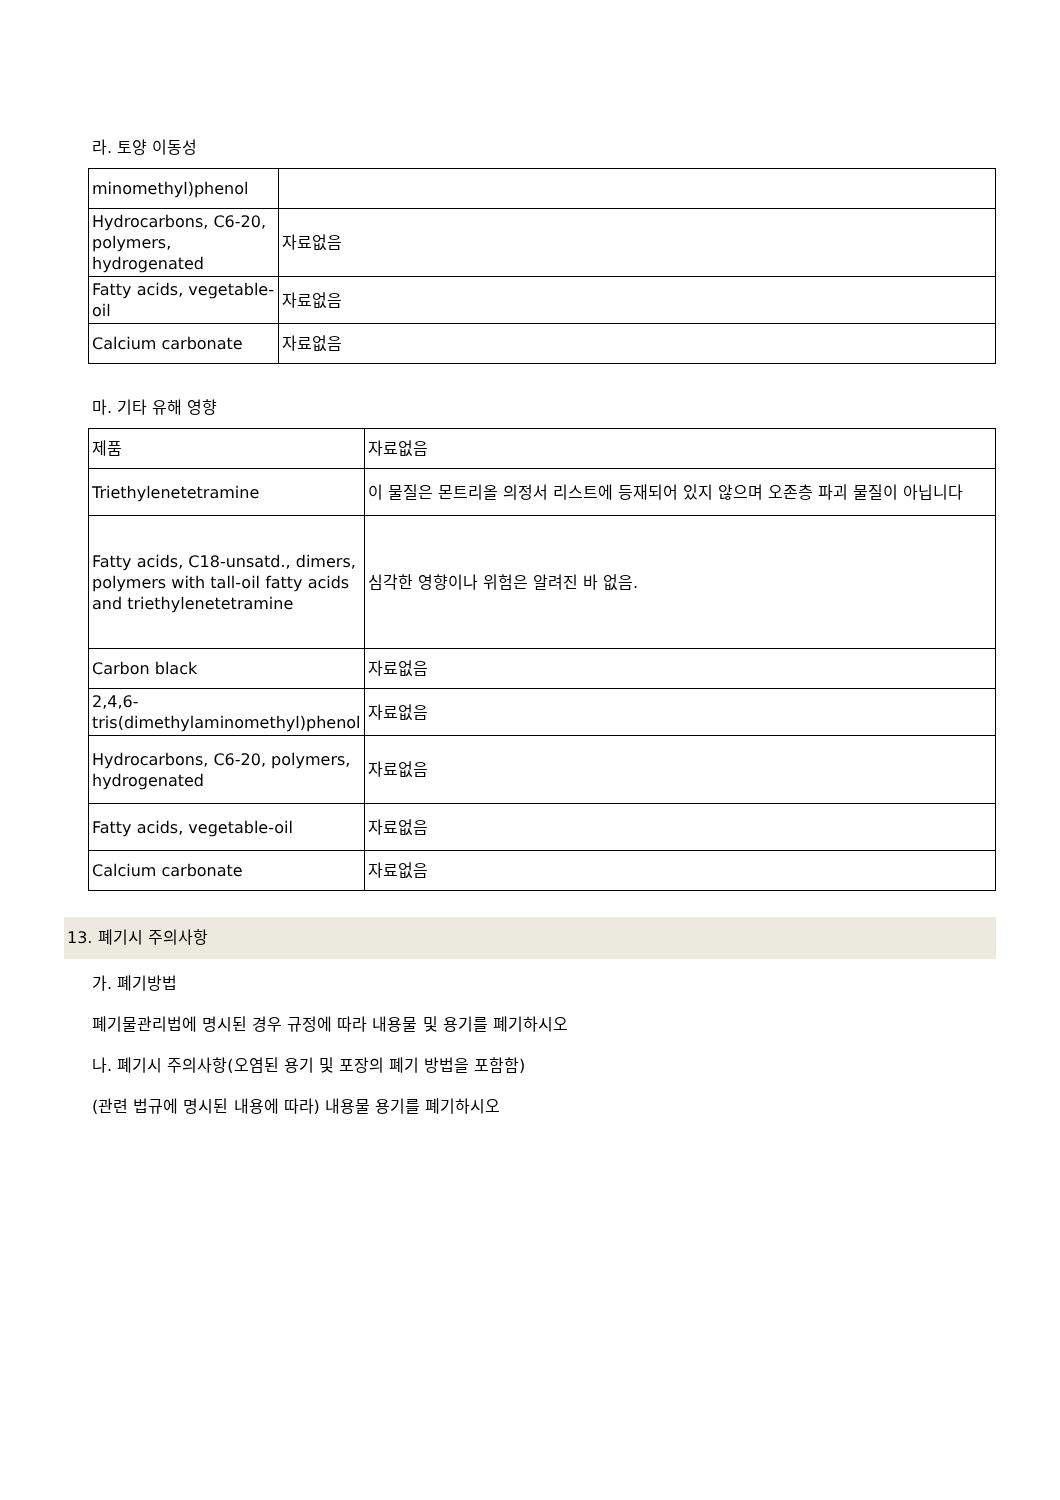라. 토양 이동성
| minomethyl)phenol | |
| Hydrocarbons, C6-20, polymers, hydrogenated | 자료없음 |
| Fatty acids, vegetable-oil | 자료없음 |
| Calcium carbonate | 자료없음 |
마. 기타 유해 영향
| 제품 | 자료없음 |
| Triethylenetetramine | 이 물질은 몬트리올 의정서 리스트에 등재되어 있지 않으며 오존층 파괴 물질이 아닙니다 |
| Fatty acids, C18-unsatd., dimers, polymers with tall-oil fatty acids and triethylenetetramine | 심각한 영향이나 위험은 알려진 바 없음. |
| Carbon black | 자료없음 |
| 2,4,6-tris(dimethylaminomethyl)phenol | 자료없음 |
| Hydrocarbons, C6-20, polymers, hydrogenated | 자료없음 |
| Fatty acids, vegetable-oil | 자료없음 |
| Calcium carbonate | 자료없음 |
13. 폐기시 주의사항
가. 폐기방법
폐기물관리법에 명시된 경우 규정에 따라 내용물 및 용기를 폐기하시오
나. 폐기시 주의사항(오염된 용기 및 포장의 폐기 방법을 포함함)
(관련 법규에 명시된 내용에 따라) 내용물 용기를 폐기하시오